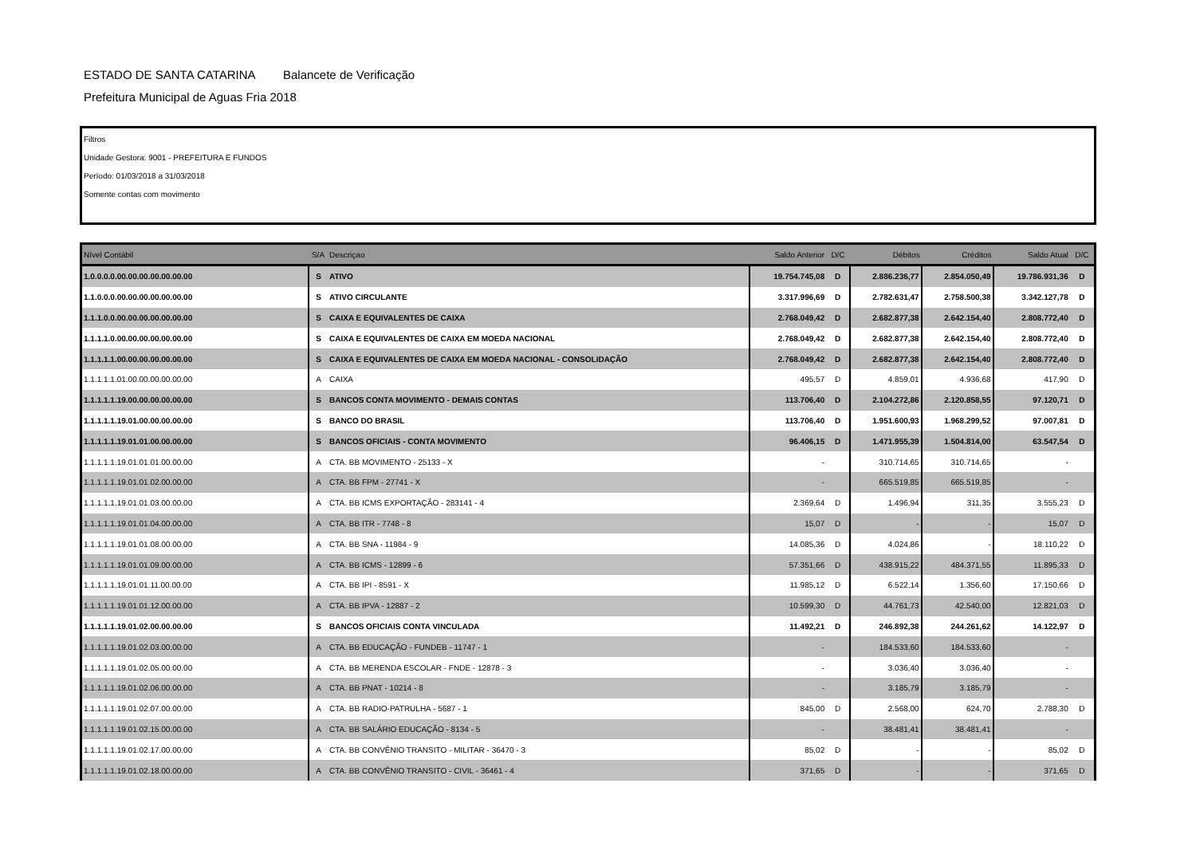ESTADO DE SANTA CATARINA Balancete de Verificação
Prefeitura Municipal de Aguas Fria 2018
Filtros
Unidade Gestora: 9001 - PREFEITURA E FUNDOS
Período: 01/03/2018 a 31/03/2018
Somente contas com movimento
| Nível Contábil | S/A | Descriçao | Saldo Anterior | D/C | Débitos | Créditos | Saldo Atual | D/C |
| --- | --- | --- | --- | --- | --- | --- | --- | --- |
| 1.0.0.0.0.00.00.00.00.00.00.00 | S | ATIVO | 19.754.745,08 | D | 2.886.236,77 | 2.854.050,49 | 19.786.931,36 | D |
| 1.1.0.0.0.00.00.00.00.00.00.00 | S | ATIVO CIRCULANTE | 3.317.996,69 | D | 2.782.631,47 | 2.758.500,38 | 3.342.127,78 | D |
| 1.1.1.0.0.00.00.00.00.00.00.00 | S | CAIXA E EQUIVALENTES DE CAIXA | 2.768.049,42 | D | 2.682.877,38 | 2.642.154,40 | 2.808.772,40 | D |
| 1.1.1.1.0.00.00.00.00.00.00.00 | S | CAIXA E EQUIVALENTES DE CAIXA EM MOEDA NACIONAL | 2.768.049,42 | D | 2.682.877,38 | 2.642.154,40 | 2.808.772,40 | D |
| 1.1.1.1.1.00.00.00.00.00.00.00 | S | CAIXA E EQUIVALENTES DE CAIXA EM MOEDA NACIONAL - CONSOLIDAÇÃO | 2.768.049,42 | D | 2.682.877,38 | 2.642.154,40 | 2.808.772,40 | D |
| 1.1.1.1.1.01.00.00.00.00.00.00 | A | CAIXA | 495,57 | D | 4.859,01 | 4.936,68 | 417,90 | D |
| 1.1.1.1.1.19.00.00.00.00.00.00 | S | BANCOS CONTA MOVIMENTO - DEMAIS CONTAS | 113.706,40 | D | 2.104.272,86 | 2.120.858,55 | 97.120,71 | D |
| 1.1.1.1.1.19.01.00.00.00.00.00 | S | BANCO DO BRASIL | 113.706,40 | D | 1.951.600,93 | 1.968.299,52 | 97.007,81 | D |
| 1.1.1.1.1.19.01.01.00.00.00.00 | S | BANCOS OFICIAIS - CONTA MOVIMENTO | 96.406,15 | D | 1.471.955,39 | 1.504.814,00 | 63.547,54 | D |
| 1.1.1.1.1.19.01.01.01.00.00.00 | A | CTA. BB MOVIMENTO - 25133 - X | - | | 310.714,65 | 310.714,65 | - | |
| 1.1.1.1.1.19.01.01.02.00.00.00 | A | CTA. BB FPM - 27741 - X | - | | 665.519,85 | 665.519,85 | - | |
| 1.1.1.1.1.19.01.01.03.00.00.00 | A | CTA. BB ICMS EXPORTAÇÃO - 283141 - 4 | 2.369,64 | D | 1.496,94 | 311,35 | 3.555,23 | D |
| 1.1.1.1.1.19.01.01.04.00.00.00 | A | CTA. BB ITR - 7748 - 8 | 15,07 | D | - | - | 15,07 | D |
| 1.1.1.1.1.19.01.01.08.00.00.00 | A | CTA. BB SNA - 11984 - 9 | 14.085,36 | D | 4.024,86 | - | 18.110,22 | D |
| 1.1.1.1.1.19.01.01.09.00.00.00 | A | CTA. BB ICMS - 12899 - 6 | 57.351,66 | D | 438.915,22 | 484.371,55 | 11.895,33 | D |
| 1.1.1.1.1.19.01.01.11.00.00.00 | A | CTA. BB IPI - 8591 - X | 11.985,12 | D | 6.522,14 | 1.356,60 | 17.150,66 | D |
| 1.1.1.1.1.19.01.01.12.00.00.00 | A | CTA. BB IPVA - 12887 - 2 | 10.599,30 | D | 44.761,73 | 42.540,00 | 12.821,03 | D |
| 1.1.1.1.1.19.01.02.00.00.00.00 | S | BANCOS OFICIAIS CONTA VINCULADA | 11.492,21 | D | 246.892,38 | 244.261,62 | 14.122,97 | D |
| 1.1.1.1.1.19.01.02.03.00.00.00 | A | CTA. BB EDUCAÇÃO - FUNDEB - 11747 - 1 | - | | 184.533,60 | 184.533,60 | - | |
| 1.1.1.1.1.19.01.02.05.00.00.00 | A | CTA. BB MERENDA ESCOLAR - FNDE - 12878 - 3 | - | | 3.036,40 | 3.036,40 | - | |
| 1.1.1.1.1.19.01.02.06.00.00.00 | A | CTA. BB PNAT - 10214 - 8 | - | | 3.185,79 | 3.185,79 | - | |
| 1.1.1.1.1.19.01.02.07.00.00.00 | A | CTA. BB RADIO-PATRULHA - 5687 - 1 | 845,00 | D | 2.568,00 | 624,70 | 2.788,30 | D |
| 1.1.1.1.1.19.01.02.15.00.00.00 | A | CTA. BB SALÁRIO EDUCAÇÃO - 8134 - 5 | - | | 38.481,41 | 38.481,41 | - | |
| 1.1.1.1.1.19.01.02.17.00.00.00 | A | CTA. BB CONVÊNIO TRANSITO - MILITAR - 36470 - 3 | 85,02 | D | - | - | 85,02 | D |
| 1.1.1.1.1.19.01.02.18.00.00.00 | A | CTA. BB CONVÊNIO TRANSITO - CIVIL - 36461 - 4 | 371,65 | D | - | - | 371,65 | D |